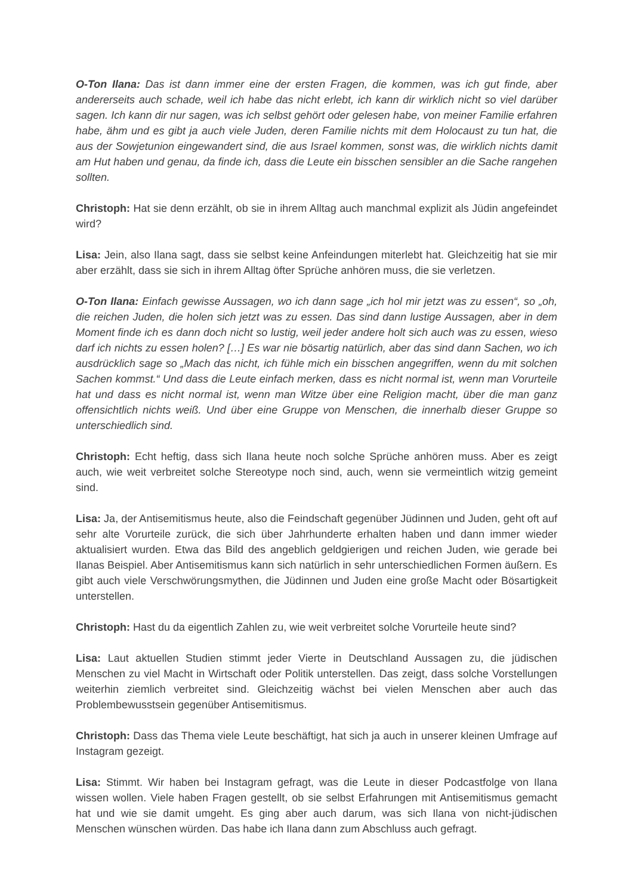O-Ton Ilana: Das ist dann immer eine der ersten Fragen, die kommen, was ich gut finde, aber andererseits auch schade, weil ich habe das nicht erlebt, ich kann dir wirklich nicht so viel darüber sagen. Ich kann dir nur sagen, was ich selbst gehört oder gelesen habe, von meiner Familie erfahren habe, ähm und es gibt ja auch viele Juden, deren Familie nichts mit dem Holocaust zu tun hat, die aus der Sowjetunion eingewandert sind, die aus Israel kommen, sonst was, die wirklich nichts damit am Hut haben und genau, da finde ich, dass die Leute ein bisschen sensibler an die Sache rangehen sollten.
Christoph: Hat sie denn erzählt, ob sie in ihrem Alltag auch manchmal explizit als Jüdin angefeindet wird?
Lisa: Jein, also Ilana sagt, dass sie selbst keine Anfeindungen miterlebt hat. Gleichzeitig hat sie mir aber erzählt, dass sie sich in ihrem Alltag öfter Sprüche anhören muss, die sie verletzen.
O-Ton Ilana: Einfach gewisse Aussagen, wo ich dann sage „ich hol mir jetzt was zu essen“, so „oh, die reichen Juden, die holen sich jetzt was zu essen. Das sind dann lustige Aussagen, aber in dem Moment finde ich es dann doch nicht so lustig, weil jeder andere holt sich auch was zu essen, wieso darf ich nichts zu essen holen? […] Es war nie bösartig natürlich, aber das sind dann Sachen, wo ich ausdrücklich sage so „Mach das nicht, ich fühle mich ein bisschen angegriffen, wenn du mit solchen Sachen kommst.“ Und dass die Leute einfach merken, dass es nicht normal ist, wenn man Vorurteile hat und dass es nicht normal ist, wenn man Witze über eine Religion macht, über die man ganz offensichtlich nichts weiß. Und über eine Gruppe von Menschen, die innerhalb dieser Gruppe so unterschiedlich sind.
Christoph: Echt heftig, dass sich Ilana heute noch solche Sprüche anhören muss. Aber es zeigt auch, wie weit verbreitet solche Stereotype noch sind, auch, wenn sie vermeintlich witzig gemeint sind.
Lisa: Ja, der Antisemitismus heute, also die Feindschaft gegenüber Jüdinnen und Juden, geht oft auf sehr alte Vorurteile zurück, die sich über Jahrhunderte erhalten haben und dann immer wieder aktualisiert wurden. Etwa das Bild des angeblich geldgierigen und reichen Juden, wie gerade bei Ilanas Beispiel. Aber Antisemitismus kann sich natürlich in sehr unterschiedlichen Formen äußern. Es gibt auch viele Verschwörungsmythen, die Jüdinnen und Juden eine große Macht oder Bösartigkeit unterstellen.
Christoph: Hast du da eigentlich Zahlen zu, wie weit verbreitet solche Vorurteile heute sind?
Lisa: Laut aktuellen Studien stimmt jeder Vierte in Deutschland Aussagen zu, die jüdischen Menschen zu viel Macht in Wirtschaft oder Politik unterstellen. Das zeigt, dass solche Vorstellungen weiterhin ziemlich verbreitet sind. Gleichzeitig wächst bei vielen Menschen aber auch das Problembewusstsein gegenüber Antisemitismus.
Christoph: Dass das Thema viele Leute beschäftigt, hat sich ja auch in unserer kleinen Umfrage auf Instagram gezeigt.
Lisa: Stimmt. Wir haben bei Instagram gefragt, was die Leute in dieser Podcastfolge von Ilana wissen wollen. Viele haben Fragen gestellt, ob sie selbst Erfahrungen mit Antisemitismus gemacht hat und wie sie damit umgeht. Es ging aber auch darum, was sich Ilana von nicht-jüdischen Menschen wünschen würden. Das habe ich Ilana dann zum Abschluss auch gefragt.